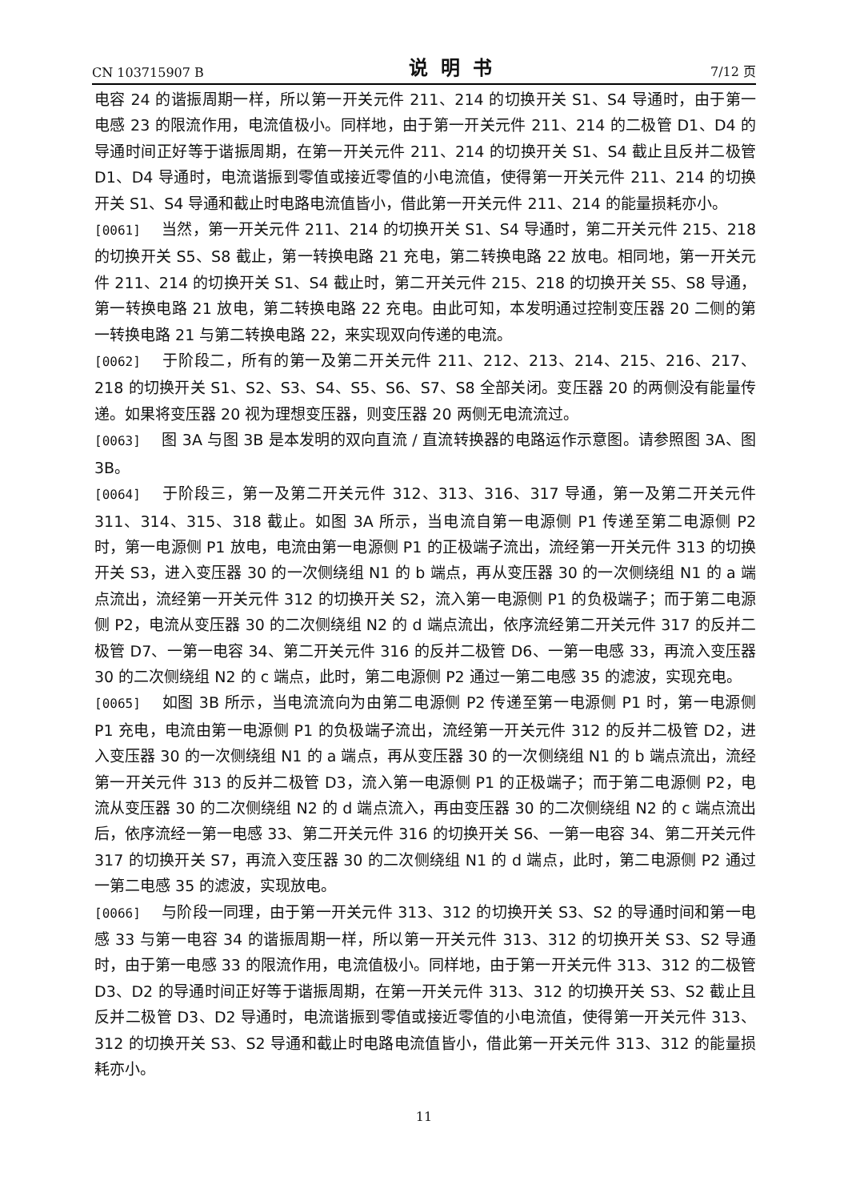CN 103715907 B 说明书 7/12 页
电容 24 的谐振周期一样，所以第一开关元件 211、214 的切换开关 S1、S4 导通时，由于第一电感 23 的限流作用，电流值极小。同样地，由于第一开关元件 211、214 的二极管 D1、D4 的导通时间正好等于谐振周期，在第一开关元件 211、214 的切换开关 S1、S4 截止且反并二极管 D1、D4 导通时，电流谐振到零值或接近零值的小电流值，使得第一开关元件 211、214 的切换开关 S1、S4 导通和截止时电路电流值皆小，借此第一开关元件 211、214 的能量损耗亦小。
[0061] 当然，第一开关元件 211、214 的切换开关 S1、S4 导通时，第二开关元件 215、218 的切换开关 S5、S8 截止，第一转换电路 21 充电，第二转换电路 22 放电。相同地，第一开关元件 211、214 的切换开关 S1、S4 截止时，第二开关元件 215、218 的切换开关 S5、S8 导通，第一转换电路 21 放电，第二转换电路 22 充电。由此可知，本发明通过控制变压器 20 二侧的第一转换电路 21 与第二转换电路 22，来实现双向传递的电流。
[0062] 于阶段二，所有的第一及第二开关元件 211、212、213、214、215、216、217、218 的切换开关 S1、S2、S3、S4、S5、S6、S7、S8 全部关闭。变压器 20 的两侧没有能量传递。如果将变压器 20 视为理想变压器，则变压器 20 两侧无电流流过。
[0063] 图 3A 与图 3B 是本发明的双向直流 / 直流转换器的电路运作示意图。请参照图 3A、图 3B。
[0064] 于阶段三，第一及第二开关元件 312、313、316、317 导通，第一及第二开关元件 311、314、315、318 截止。如图 3A 所示，当电流自第一电源侧 P1 传递至第二电源侧 P2 时，第一电源侧 P1 放电，电流由第一电源侧 P1 的正极端子流出，流经第一开关元件 313 的切换开关 S3，进入变压器 30 的一次侧绕组 N1 的 b 端点，再从变压器 30 的一次侧绕组 N1 的 a 端点流出，流经第一开关元件 312 的切换开关 S2，流入第一电源侧 P1 的负极端子；而于第二电源侧 P2，电流从变压器 30 的二次侧绕组 N2 的 d 端点流出，依序流经第二开关元件 317 的反并二极管 D7、一第一电容 34、第二开关元件 316 的反并二极管 D6、一第一电感 33，再流入变压器 30 的二次侧绕组 N2 的 c 端点，此时，第二电源侧 P2 通过一第二电感 35 的滤波，实现充电。
[0065] 如图 3B 所示，当电流流向为由第二电源侧 P2 传递至第一电源侧 P1 时，第一电源侧 P1 充电，电流由第一电源侧 P1 的负极端子流出，流经第一开关元件 312 的反并二极管 D2，进入变压器 30 的一次侧绕组 N1 的 a 端点，再从变压器 30 的一次侧绕组 N1 的 b 端点流出，流经第一开关元件 313 的反并二极管 D3，流入第一电源侧 P1 的正极端子；而于第二电源侧 P2，电流从变压器 30 的二次侧绕组 N2 的 d 端点流入，再由变压器 30 的二次侧绕组 N2 的 c 端点流出后，依序流经一第一电感 33、第二开关元件 316 的切换开关 S6、一第一电容 34、第二开关元件 317 的切换开关 S7，再流入变压器 30 的二次侧绕组 N1 的 d 端点，此时，第二电源侧 P2 通过一第二电感 35 的滤波，实现放电。
[0066] 与阶段一同理，由于第一开关元件 313、312 的切换开关 S3、S2 的导通时间和第一电感 33 与第一电容 34 的谐振周期一样，所以第一开关元件 313、312 的切换开关 S3、S2 导通时，由于第一电感 33 的限流作用，电流值极小。同样地，由于第一开关元件 313、312 的二极管 D3、D2 的导通时间正好等于谐振周期，在第一开关元件 313、312 的切换开关 S3、S2 截止且反并二极管 D3、D2 导通时，电流谐振到零值或接近零值的小电流值，使得第一开关元件 313、312 的切换开关 S3、S2 导通和截止时电路电流值皆小，借此第一开关元件 313、312 的能量损耗亦小。
11